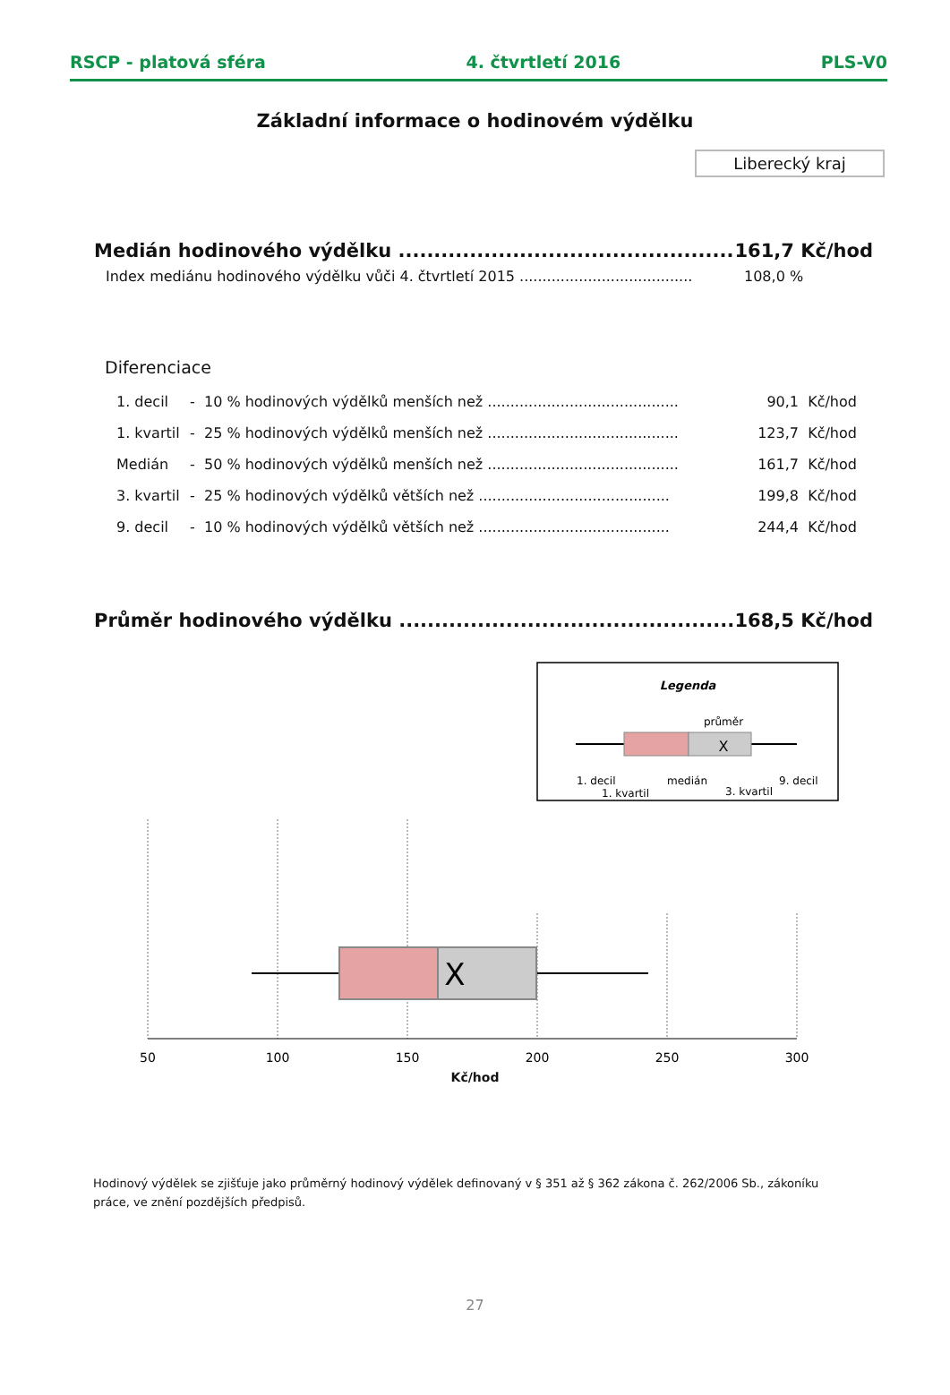RSCP - platová sféra 4. čtvrtletí 2016 PLS-V0
Základní informace o hodinovém výdělku
Liberecký kraj
| Medián hodinového výdělku ............................................... | 161,7 Kč/hod |
| Index mediánu hodinového výdělku vůči 4. čtvrtletí 2015 ...................................... | 108,0 % |
Diferenciace
| 1. decil | - 10 % hodinových výdělků menších než .......................................... | 90,1 | Kč/hod |
| 1. kvartil | - 25 % hodinových výdělků menších než .......................................... | 123,7 | Kč/hod |
| Medián | - 50 % hodinových výdělků menších než .......................................... | 161,7 | Kč/hod |
| 3. kvartil | - 25 % hodinových výdělků větších než .......................................... | 199,8 | Kč/hod |
| 9. decil | - 10 % hodinových výdělků větších než .......................................... | 244,4 | Kč/hod |
| Průměr hodinového výdělku ............................................... | 168,5 Kč/hod |
Legenda
průměr
X
1. decil
1. kvartil
medián
3. kvartil
9. decil
X
50
100
150
200
250
300
Kč/hod
Hodinový výdělek se zjišťuje jako průměrný hodinový výdělek definovaný v § 351 až § 362 zákona č. 262/2006 Sb., zákoníku práce, ve znění pozdějších předpisů.
27